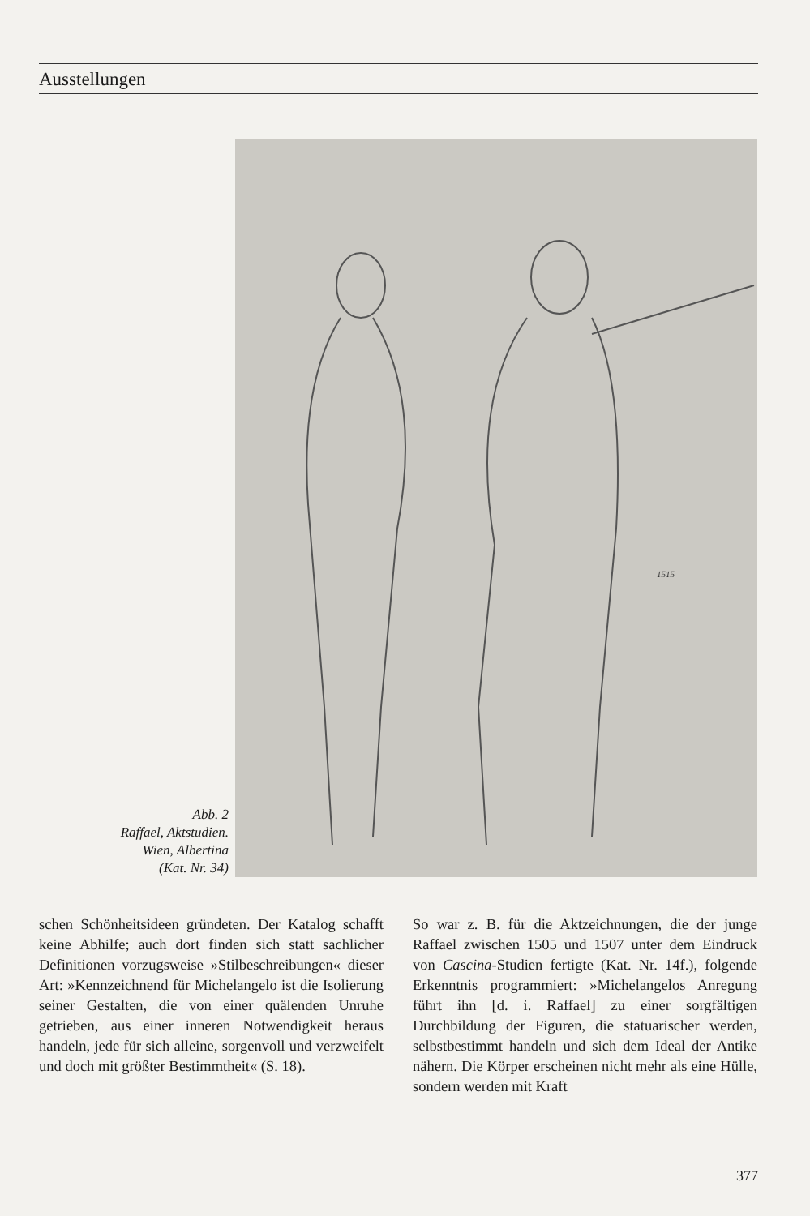Ausstellungen
Abb. 2
Raffael, Aktstudien.
Wien, Albertina
(Kat. Nr. 34)
1515
schen Schönheitsideen gründeten. Der Katalog schafft keine Abhilfe; auch dort finden sich statt sachlicher Definitionen vorzugsweise »Stilbeschreibungen« dieser Art: »Kennzeichnend für Michelangelo ist die Isolierung seiner Gestalten, die von einer quälenden Unruhe getrieben, aus einer inneren Notwendigkeit heraus handeln, jede für sich alleine, sorgenvoll und verzweifelt und doch mit größter Bestimmtheit« (S. 18).
So war z. B. für die Aktzeichnungen, die der junge Raffael zwischen 1505 und 1507 unter dem Eindruck von Cascina-Studien fertigte (Kat. Nr. 14f.), folgende Erkenntnis programmiert: »Michelangelos Anregung führt ihn [d. i. Raffael] zu einer sorgfältigen Durchbildung der Figuren, die statuarischer werden, selbstbestimmt handeln und sich dem Ideal der Antike nähern. Die Körper erscheinen nicht mehr als eine Hülle, sondern werden mit Kraft
377